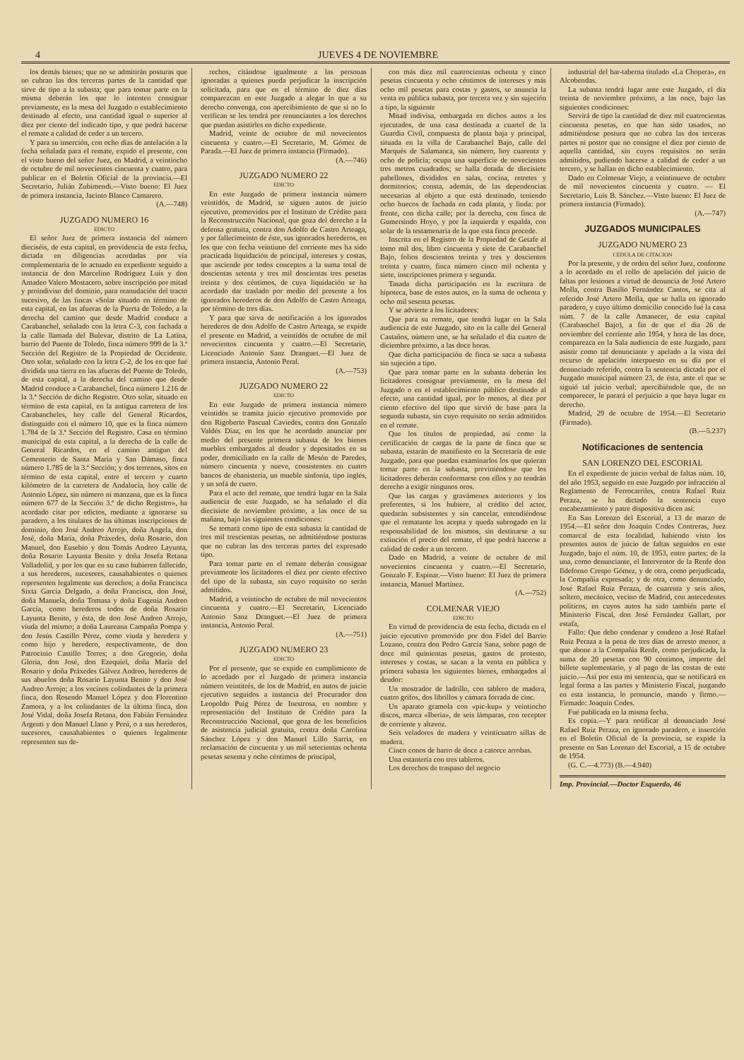4 JUEVES 4 DE NOVIEMBRE
los demás bienes; que no se admitirán posturas que no cubran las dos terceras partes de la cantidad que sirve de tipo a la subasta; que para tomar parte en la misma deberán los que lo intenten consignar previamente, en la mesa del Juzgado o establecimiento destinado al efecto, una cantidad igual o superior al diez por ciento del indicado tipo, y que podrá hacerse el remate a calidad de ceder a un tercero.
Y para su inserción, con ocho días de antelación a la fecha señalada para el remate, expido el presente, con el visto bueno del señor Juez, en Madrid, a veintiocho de octubre de mil novecientos cincuenta y cuatro, para publicar en el Boletín Oficial de la provincia.—El Secretario, Julián Zubimendi.—Visto bueno: El Juez de primera instancia, Jacinto Blanco Camarero.
(A.—748)
JUZGADO NUMERO 16
EDICTO
El señor Juez de primera instancia del número dieciséis, de esta capital, en providencia de esta fecha, dictada en diligencias acordadas por vía complementaria de lo actuado en expediente seguido a instancia de don Marcelino Rodríguez Luis y don Amadeo Valero Mostacero, sobre inscripción por mitad y proindiviso del dominio, para reanudación del tracto sucesivo, de las fincas «Solar situado en término de esta capital, en las afueras de la Puerta de Toledo, a la derecha del camino que desde Madrid conduce a Carabanchel, señalado con la letra C-3, con fachada a la calle llamada del Bulevar, distrito de La Latina, barrio del Puente de Toledo, finca número 999 de la 3.ª Sección del Registro de la Propiedad de Occidente. Otro solar, señalado con la letra C-2, de los en que fué dividida una tierra en las afueras del Puente de Toledo, de esta capital, a la derecha del camino que desde Madrid conduce a Carabanchel, finca número 1.216 de la 3.ª Sección de dicho Registro. Otro solar, situado en término de esta capital, en la antigua carretera de los Carabancheles, hoy calle del General Ricardos, distinguido con el número 10, que es la finca número 1.784 de la 3.ª Sección del Registro. Casa en término municipal de esta capital, a la derecha de la calle de General Ricardos, en el camino antiguo del Cementerio de Santa María y San Dámaso, finca número 1.785 de la 3.ª Sección; y dos terrenos, sitos en término de esta capital, entre el tercero y cuarto kilómetro de la carretera de Andalucía, hoy calle de Antonio López, sin número ni manzana, que es la finca número 677 de la Sección 3.ª de dicho Registro», ha acordado citar por edictos, mediante a ignorarse su paradero, a los titulares de las últimas inscripciones de dominio, don José Andreo Arrojo, doña Angela, don José, doña María, doña Práxedes, doña Rosario, don Manuel, don Eusebio y don Tomás Andreo Layunta, doña Rosario Layunta Benito y doña Josefa Retana Valladolid, y por los que en su caso hubieren fallecido, a sus herederos, sucesores, causahabientes o quienes representen legalmente sus derechos; a doña Francisca Sixta García Delgado, a doña Francisca, don José, doña Manuela, doña Tomasa y doña Eugenia Andreo García, como herederos todos de doña Rosario Layunta Benito, y ésta, de don José Andreo Arrojo, viuda del mismo; a doña Laureana Campaña Pompa y don Jesús Castillo Pérez, como viuda y heredera y como hijo y heredero, respectivamente, de don Patrocinio Castillo Torres; a don Gregorio, doña Gloria, don José, don Ezequiel, doña María del Rosario y doña Práxedes Gálvez Andreo, herederos de sus abuelos doña Rosario Layunta Benito y don José Andreo Arrojo; a los vecinos colindantes de la primera finca, don Rosendo Manuel López y don Florentino Zamora, y a los colindantes de la última finca, don José Vidal, doña Josefa Retana, don Fabián Fernández Argenti y don Manuel Llano y Perú, o a sus herederos, sucesores, causahabientes o quienes legalmente representen sus de-
rechos, citándose igualmente a las personas ignoradas a quienes pueda perjudicar la inscripción solicitada, para que en el término de diez días comparezcan en este Juzgado a alegar lo que a su derecho convenga, con apercibimiento de que si no lo verifican se les tendrá por renunciantes a los derechos que puedan asistirles en dicho expediente.
Madrid, veinte de octubre de mil novecientos cincuenta y cuatro.—El Secretario, M. Gómez de Parada.—El Juez de primera instancia (Firmado).
(A.—746)
JUZGADO NUMERO 22
EDICTO
En este Juzgado de primera instancia número veintidós, de Madrid, se siguen autos de juicio ejecutivo, promovidos por el Instituto de Crédito para la Reconstrucción Nacional, que goza del derecho a la defensa gratuita, contra don Adolfo de Castro Arteaga, y por fallecimeinto de éste, sus ignorados herederos, en los que con fecha veintiuno del corriente mes ha sido practicada liquidación de principal, intereses y costas, que asciende por todos conceptos a la suma total de doscientas setenta y tres mil doscientas tres pesetas treinta y dos céntimos, de cuya liquidación se ha acordado dar traslado por medio del presente a los ignorados herederos de don Adolfo de Castro Arteaga, por término de tres días.
Y para que sirva de notificación a los ignorados herederos de don Adolfo de Castro Arteaga, se expide el presente en Madrid, a veintidós de octubre de mil novecientos cincuenta y cuatro.—El Secretario, Licenciado Antonio Sanz Dranguet.—El Juez de primera instancia, Antonio Peral.
(A.—753)
JUZGADO NUMERO 22
EDICTO
En este Juzgado de primera instancia número veintidós se tramita juicio ejecutivo promovido por don Rigoberto Pascual Caviedes, contra don Gonzalo Valdés Díaz, en los que he acordado anunciar por medio del presente primera subasta de los bienes muebles embargados al deudor y depositados en su poder, domiciliado en la calle de Mesón de Paredes, número cincuenta y nueve, consistentes en cuatro bancos de ebanistería, un mueble sinfonía, tipo inglés, y un sofá de cuero.
Para el acto del remate, que tendrá lugar en la Sala audiencia de este Juzgado, se ha señalado el día diecisiete de noviembre próximo, a las once de su mañana, bajo las siguientes condiciones:
Se tomará como tipo de esta subasta la cantidad de tres mil trescientas pesetas, no admitiéndose posturas que no cubran las dos terceras partes del expresado tipo.
Para tomar parte en el remate deberán consignar previamente los licitadores el diez por ciento efectivo del tipo de la subasta, sin cuyo requisito no serán admitidos.
Madrid, a veintiocho de octubre de mil novecientos cincuenta y cuatro.—El Secretario, Licenciado Antonio Sanz Dranguet.—El Juez de primera instancia, Antonio Peral.
(A.—751)
JUZGADO NUMERO 23
EDICTO
Por el presente, que se expide en cumplimiento de lo acordado por el Juzgado de primera instancia número veintitrés, de los de Madrid, en autos de juicio ejecutivo seguidos a instancia del Procurador don Leopoldo Puig Pérez de Inestrosa, en nombre y representación del Instituto de Crédito para la Reconstrucción Nacional, que goza de los beneficios de asistencia judicial gratuita, contra doña Carolina Sánchez López y don Manuel Lillo Sarria, en reclamación de cincuenta y un mil setecientas ochenta pesetas sesenta y ocho céntimos de principal,
con más diez mil cuatrocientas ochenta y cinco pesetas cincuenta y ocho céntimos de intereses y más ocho mil pesetas para costas y gastos, se anuncia la venta en pública subasta, por tercera vez y sin sujeción a tipo, la siguiente
Mitad indivisa, embargada en dichos autos a los ejecutados, de una casa destinada a cuartel de la Guardia Civil, compuesta de planta baja y principal, situada en la villa de Carabanchel Bajo, calle del Marqués de Salamanca, sin número, hoy cuarenta y ocho de policía; ocupa una superficie de novecientos tres metros cuadrados; se halla dotada de diecisiete pabellones, divididos en salas, cocina, retretes y dormitorios; consta, además, de las dependencias necesarias al objeto a que está destinado, teniendo ocho huecos de fachada en cada planta, y linda: por frente, con dicha calle; por la derecha, con finca de Gumersindo Hoyo, y por la izquierda y espalda, con solar de la testamenaria de la que esta finca procede.
Inscrita en el Registro de la Propiedad de Getafe al tomo mil dos, libro cincuenta y siete de Carabanchel Bajo, folios doscientos treinta y tres y doscientos treinta y cuatro, finca número cinco mil ochenta y siete, inscripciones primera y segunda.
Tasada dicha participación en la escritura de hipoteca, base de estos autos, en la suma de ochenta y ocho mil sesenta pesetas.
Y se advierte a los licitadores:
Que para su remate, que tendrá lugar en la Sala audiencia de este Juzgado, sito en la calle del General Castaños, número uno, se ha señalado el día cuatro de diciembre próximo, a las doce horas.
Que dicha participación de finca se saca a subasta sin sujeción a tipo.
Que para tomar parte en la subasta deberán los licitadores consignar previamente, en la mesa del Juzgado o en el establecimiento público destinado al efecto, una cantidad igual, por lo menos, al diez por ciento efectivo del tipo que sirvió de base para la segunda subasta, sin cuyo requisito no serán admitidos en el remate.
Que los títulos de propiedad, así como la certificación de cargas de la parte de finca que se subasta, estarán de manifiesto en la Secretaría de este Juzgado, para que puedan examinarlos los que quieran tomar parte en la subasta, previniéndose que los licitadores deberán conformarse con ellos y no tendrán derecho a exigir ningunos oros.
Que las cargas y gravámenes anteriores y los preferentes, si los hubiere, al crédito del actor, quedarán subsistentes y sin cancelar, entendiéndose que el rematante los acepta y queda subrogado en la responsabilidad de los mismos, sin destinarse a su extinción el precio del remate, el que podrá hacerse a calidad de ceder a un tercero.
Dado en Madrid, a veinte de octubre de mil novecientos cincuenta y cuatro.—El Secretario, Gonzalo F. Espinar.—Visto bueno: El Juez de primera instancia, Manuel Martínez.
(A.—752)
COLMENAR VIEJO
EDICTO
En virtud de providencia de esta fecha, dictada en el juicio ejecutivo promovido por don Fidel del Barrio Lozano, contra don Pedro García Sanz, sobre pago de doce mil quinientas pesetas, gastos de protesto, intereses y costas, se sacan a la venta en pública y primera subasta los siguientes bienes, embargados al deudor:
Un mostrador de ladrillo, con tablero de madera, cuatro grifos, dos librillos y cámara forrada de cinc.
Un aparato gramola con «pic-kup» y veintiocho discos, marca «Iberia», de seis lámparas, con receptor de corriente y altavoz.
Seis veladores de madera y veinticuatro sillas de madera.
Cinco conos de barro de doce a catorce arrobas.
Una estantería con tres tableros.
Los derechos de traspaso del negocio
industrial del bar-taberna titulado «La Chopera», en Alcobendas.
La subasta tendrá lugar ante este Juzgado, el día treinta de noviembre próximo, a las once, bajo las siguientes condiciones:
Servirá de tipo la cantidad de diez mil cuatrocientas cincuenta pesetas, en que han sido tasados, no admitiéndose postura que no cubra las dos terceras partes ni postor que no consigne el diez por ciento de aquella cantidad, sin cuyos requisitos no serán admitidos, pudiendo hacerse a calidad de ceder a un tercero, y se hallan en dicho establecimiento.
Dado en Colmenar Viejo, a veintinueve de octubre de mil novecientos cincuenta y cuatro. — El Secretario, Luis B. Sánchez.—Visto bueno: El Juez de primera instancia (Firmado).
(A.—747)
JUZGADOS MUNICIPALES
JUZGADO NUMERO 23
CEDULA DE CITACION
Por la presente, y de orden del señor Juez, conforme a lo acordado en el rollo de apelación del juicio de faltas por lesiones a virtud de denuncia de José Artero Molla, contra Basilio Fernández Cantos, se cita al referido José Artero Molla, que se halla en ignorado paradero, y cuyo último domicilio conocido fué la casa núm. 7 de la calle Amanecer, de esta capital (Carabanchel Bajo), a fin de que el día 26 de noviembre del corriente año 1954, y hora de las doce, comparezca en la Sala audiencia de este Juzgado, para asistir como tal denunciante y apelado a la vista del recurso de apelación interpuesto en su día por el denunciado referido, contra la sentencia dictada por el Juzgado municipal número 23, de ésta, ante el que se siguió tal juicio verbal; apercibiéndole que, de no comparecer, le parará el perjuicio a que haya lugar en derecho.
Madrid, 29 de octubre de 1954.—El Secretario (Firmado).
(B.—5.237)
Notificaciones de sentencia
SAN LORENZO DEL ESCORIAL
En el expediente de juicio verbal de faltas núm. 10, del año 1953, seguido en este Juzgado por infracción al Reglamento de Ferrocarriles, contra Rafael Ruiz Peraza, se ha dictado la sentencia cuyo encabezamiento y patre dispositiva dicen así:
En San Lorenzo del Escorial, a 13 de marzo de 1954.—El señor don Joaquín Codes Contreras, Juez comarcal de esta localidad, habiendo visto los presentes autos de juicio de faltas seguidos en este Juzgado, bajo el núm. 10, de 1953, entre partes: de la una, como denunciante, el Interventor de la Renfe don Ildefonso Crespo Gómez, y de otra, como perjudicada, la Compañía expresada; y de otra, como denunciado, José Rafael Ruiz Peraza, de cuarenta y seis años, soltero, mecánico, vecino de Madrid, con antecedentes políticos, en cuyos autos ha sido también parte el Ministerio Fiscal, don José Fernández Gallart, por estafa,
Fallo: Que debo condenar y condeno a José Rafael Ruiz Peraza a la pena de tres días de arresto menor, a que abone a la Compañía Renfe, como perjudicada, la suma de 20 pesetas con 90 céntimos, importe del billete suplementario, y al pago de las costas de este juicio.—Así por esta mi sentencia, que se notificará en legal forma a las partes y Ministerio Fiscal, juzgando en esta instancia, lo pronuncio, mando y firmo.—Firmado: Joaquín Codes.
Fué publicada en la misma fecha.
Es copia.—Y para notificar al denunciado José Rafael Ruiz Peraza, en ignorado paradero, e inserción en el Boletín Oficial de la provincia, se expide la presente en San Lorenzo del Escorial, a 15 de octubre de 1954.
(G. C.—4.773) (B.—4.940)
Imp. Provincial.—Doctor Esquerdo, 46